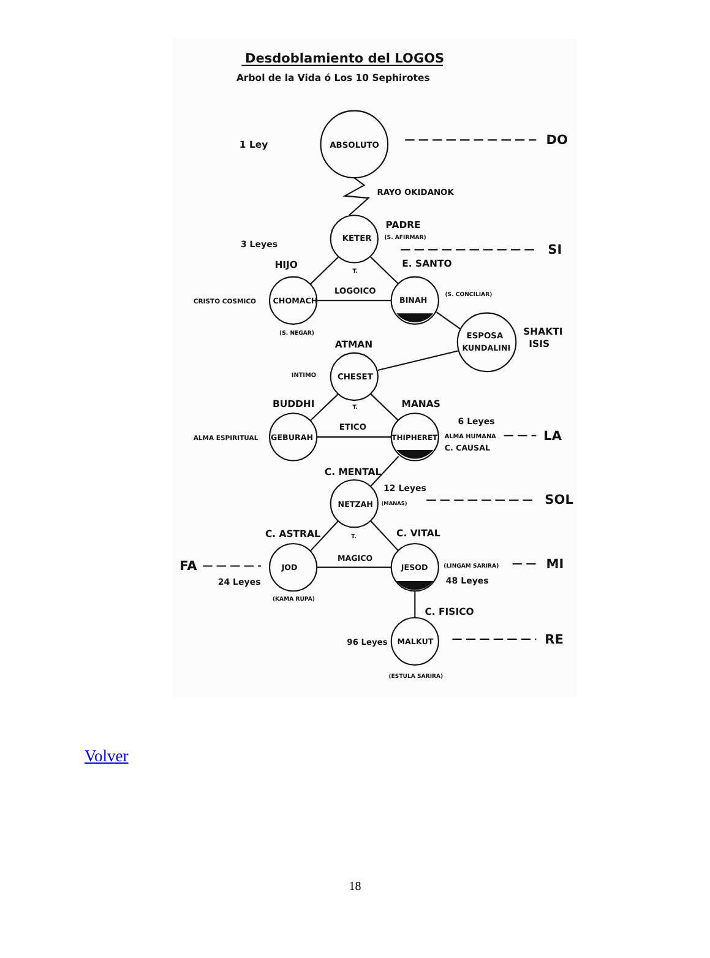Desdoblamiento del LOGOS
Arbol de la Vida ó Los 10 Sephirotes
1 Ley
ABSOLUTO
DO
RAYO OKIDANOK
PADRE
(S. AFIRMAR)
KETER
3 Leyes
SI
HIJO
E. SANTO
T.
LOGOICO
(S. CONCILIAR)
CRISTO COSMICO
CHOMACH
BINAH
(S. NEGAR)
SHAKTI
ISIS
ESPOSA
KUNDALINI
ATMAN
INTIMO
CHESET
BUDDHI
MANAS
T.
6 Leyes
ETICO
ALMA ESPIRITUAL
GEBURAH
THIPHERET
ALMA HUMANA
LA
C. CAUSAL
C. MENTAL
12 Leyes
(MANAS)
NETZAH
SOL
C. ASTRAL
C. VITAL
T.
MAGICO
FA
JOD
JESOD
(LINGAM SARIRA)
MI
24 Leyes
48 Leyes
(KAMA RUPA)
C. FISICO
96 Leyes
MALKUT
RE
(ESTULA SARIRA)
Volver
18